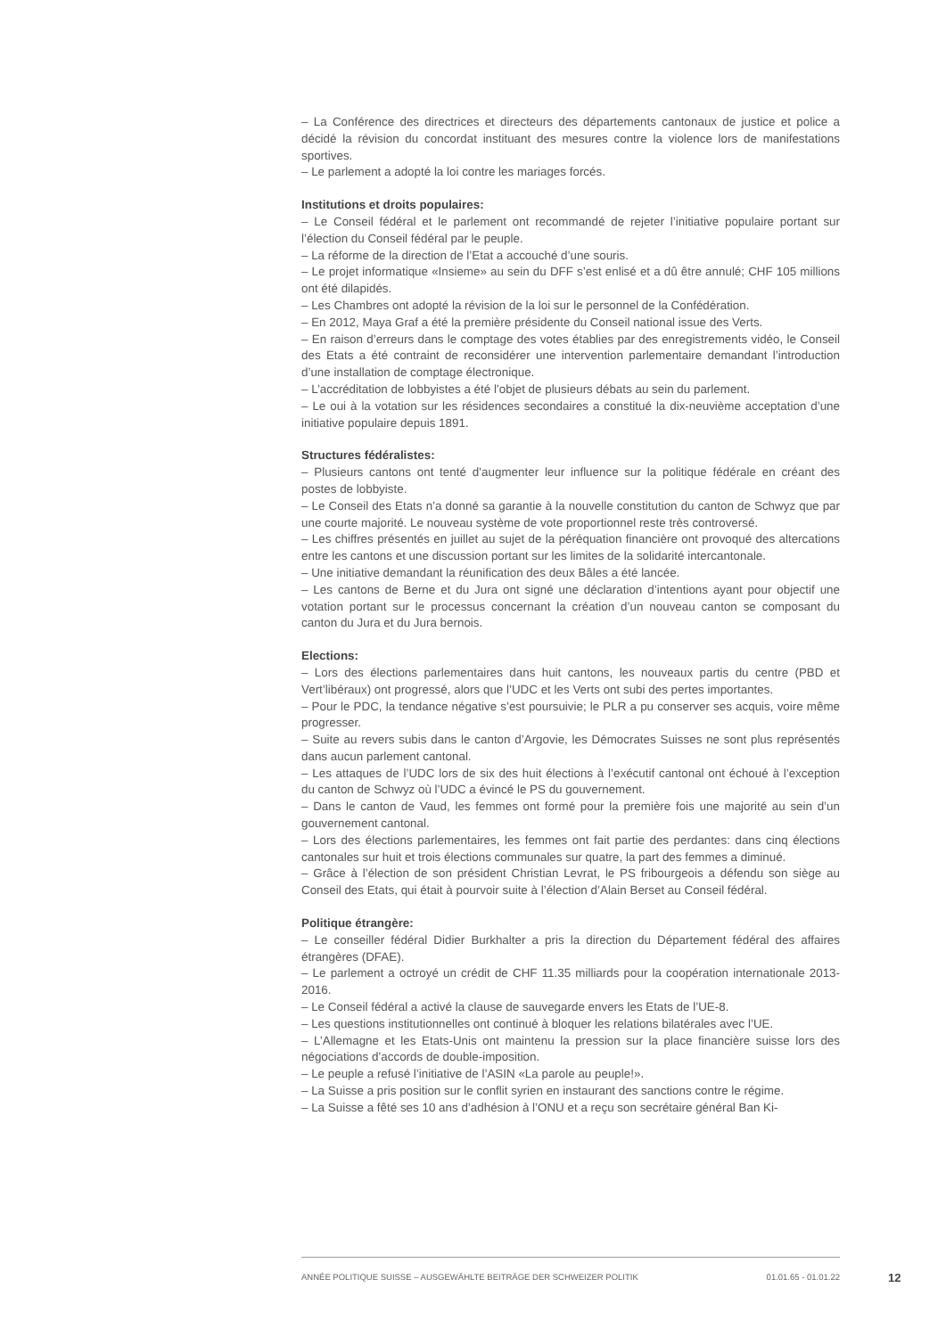– La Conférence des directrices et directeurs des départements cantonaux de justice et police a décidé la révision du concordat instituant des mesures contre la violence lors de manifestations sportives.
– Le parlement a adopté la loi contre les mariages forcés.
Institutions et droits populaires:
– Le Conseil fédéral et le parlement ont recommandé de rejeter l’initiative populaire portant sur l’élection du Conseil fédéral par le peuple.
– La réforme de la direction de l’Etat a accouché d’une souris.
– Le projet informatique «Insieme» au sein du DFF s’est enlisé et a dû être annulé; CHF 105 millions ont été dilapidés.
– Les Chambres ont adopté la révision de la loi sur le personnel de la Confédération.
– En 2012, Maya Graf a été la première présidente du Conseil national issue des Verts.
– En raison d’erreurs dans le comptage des votes établies par des enregistrements vidéo, le Conseil des Etats a été contraint de reconsidérer une intervention parlementaire demandant l’introduction d’une installation de comptage électronique.
– L’accréditation de lobbyistes a été l’objet de plusieurs débats au sein du parlement.
– Le oui à la votation sur les résidences secondaires a constitué la dix-neuvième acceptation d’une initiative populaire depuis 1891.
Structures fédéralistes:
– Plusieurs cantons ont tenté d’augmenter leur influence sur la politique fédérale en créant des postes de lobbyiste.
– Le Conseil des Etats n’a donné sa garantie à la nouvelle constitution du canton de Schwyz que par une courte majorité. Le nouveau système de vote proportionnel reste très controversé.
– Les chiffres présentés en juillet au sujet de la péréquation financière ont provoqué des altercations entre les cantons et une discussion portant sur les limites de la solidarité intercantonale.
– Une initiative demandant la réunification des deux Bâles a été lancée.
– Les cantons de Berne et du Jura ont signé une déclaration d’intentions ayant pour objectif une votation portant sur le processus concernant la création d’un nouveau canton se composant du canton du Jura et du Jura bernois.
Elections:
– Lors des élections parlementaires dans huit cantons, les nouveaux partis du centre (PBD et Vert’libéraux) ont progressé, alors que l’UDC et les Verts ont subi des pertes importantes.
– Pour le PDC, la tendance négative s’est poursuivie; le PLR a pu conserver ses acquis, voire même progresser.
– Suite au revers subis dans le canton d’Argovie, les Démocrates Suisses ne sont plus représentés dans aucun parlement cantonal.
– Les attaques de l’UDC lors de six des huit élections à l’exécutif cantonal ont échoué à l’exception du canton de Schwyz où l’UDC a évincé le PS du gouvernement.
– Dans le canton de Vaud, les femmes ont formé pour la première fois une majorité au sein d’un gouvernement cantonal.
– Lors des élections parlementaires, les femmes ont fait partie des perdantes: dans cinq élections cantonales sur huit et trois élections communales sur quatre, la part des femmes a diminué.
– Grâce à l’élection de son président Christian Levrat, le PS fribourgeois a défendu son siège au Conseil des Etats, qui était à pourvoir suite à l’élection d’Alain Berset au Conseil fédéral.
Politique étrangère:
– Le conseiller fédéral Didier Burkhalter a pris la direction du Département fédéral des affaires étrangères (DFAE).
– Le parlement a octroyé un crédit de CHF 11.35 milliards pour la coopération internationale 2013-2016.
– Le Conseil fédéral a activé la clause de sauvegarde envers les Etats de l’UE-8.
– Les questions institutionnelles ont continué à bloquer les relations bilatérales avec l’UE.
– L’Allemagne et les Etats-Unis ont maintenu la pression sur la place financière suisse lors des négociations d’accords de double-imposition.
– Le peuple a refusé l’initiative de l’ASIN «La parole au peuple!».
– La Suisse a pris position sur le conflit syrien en instaurant des sanctions contre le régime.
– La Suisse a fêté ses 10 ans d’adhésion à l’ONU et a reçu son secrétaire général Ban Ki-
ANNÉE POLITIQUE SUISSE – AUSGEWÄHLTE BEITRÄGE DER SCHWEIZER POLITIK 01.01.65 - 01.01.22
12